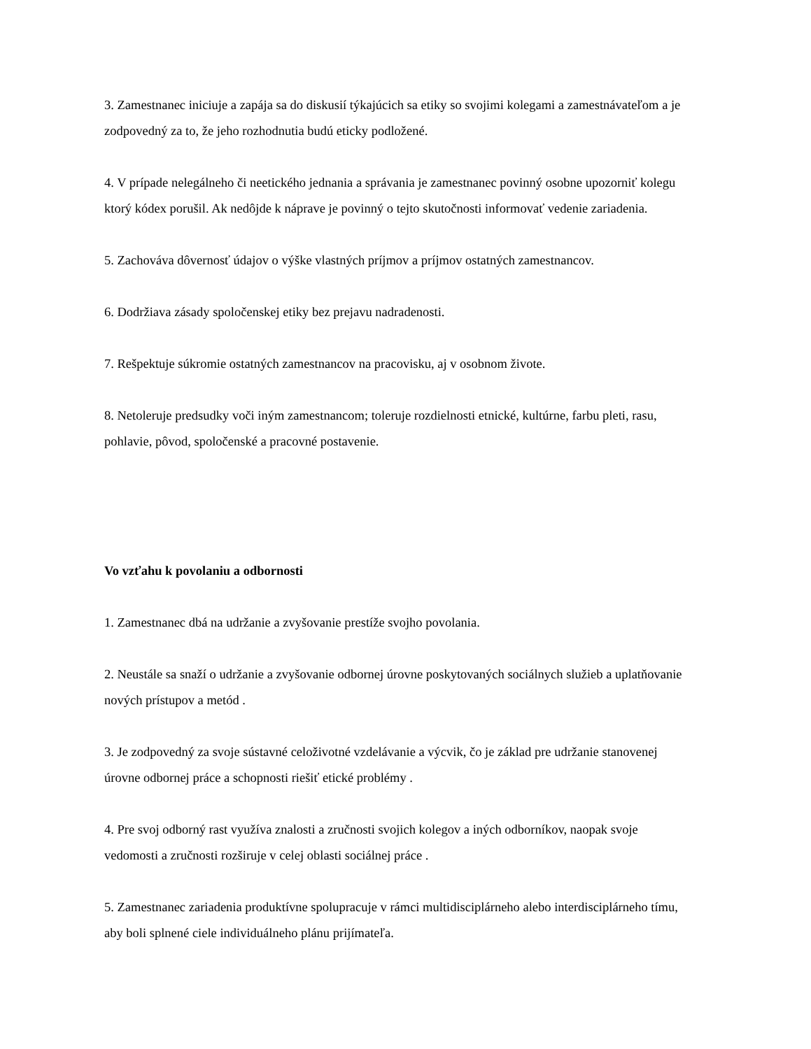3. Zamestnanec iniciuje a zapája sa do diskusií týkajúcich sa etiky so svojimi kolegami a zamestnávateľom a je zodpovedný za to, že jeho rozhodnutia budú eticky podložené.
4. V prípade nelegálneho či neetického jednania a správania je zamestnanec povinný osobne upozorniť kolegu ktorý kódex porušil. Ak nedôjde k náprave je povinný o tejto skutočnosti informovať vedenie zariadenia.
5. Zachováva dôvernosť údajov o výške vlastných príjmov a príjmov ostatných zamestnancov.
6. Dodržiava zásady spoločenskej etiky bez prejavu nadradenosti.
7. Rešpektuje súkromie ostatných zamestnancov na pracovisku, aj v osobnom živote.
8. Netoleruje predsudky voči iným zamestnancom; toleruje rozdielnosti etnické, kultúrne, farbu pleti, rasu, pohlavie, pôvod, spoločenské a pracovné postavenie.
Vo vzťahu k povolaniu a odbornosti
1. Zamestnanec dbá na udržanie a zvyšovanie prestíže svojho povolania.
2. Neustále sa snaží o udržanie a zvyšovanie odbornej úrovne poskytovaných sociálnych služieb a uplatňovanie nových prístupov a metód .
3. Je zodpovedný za svoje sústavné celoživotné vzdelávanie a výcvik, čo je základ pre udržanie stanovenej úrovne odbornej práce a schopnosti riešiť etické problémy .
4. Pre svoj odborný rast využíva znalosti a zručnosti svojich kolegov a iných odborníkov, naopak svoje vedomosti a zručnosti rozširuje v celej oblasti sociálnej práce .
5. Zamestnanec zariadenia produktívne spolupracuje v rámci multidisciplárneho alebo interdisciplárneho tímu, aby boli splnené ciele individuálneho plánu prijímateľa.